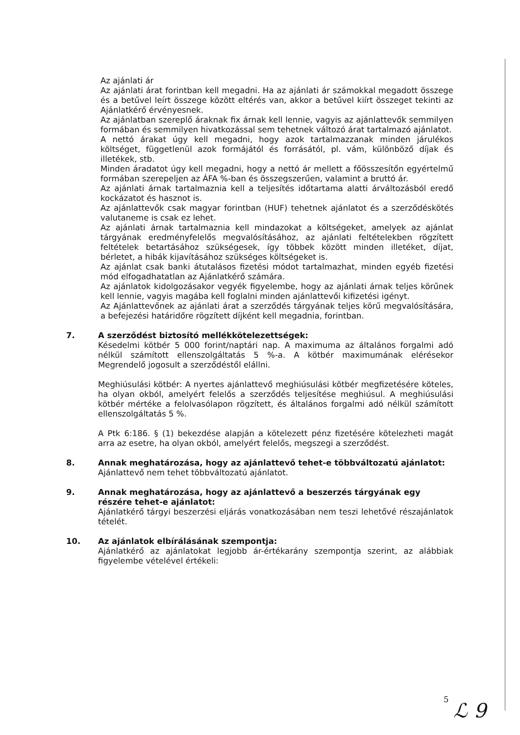Az ajánlati ár
Az ajánlati árat forintban kell megadni. Ha az ajánlati ár számokkal megadott összege és a betűvel leírt összege között eltérés van, akkor a betűvel kiírt összeget tekinti az Ajánlatkérő érvényesnek.
Az ajánlatban szereplő áraknak fix árnak kell lennie, vagyis az ajánlattevők semmilyen formában és semmilyen hivatkozással sem tehetnek változó árat tartalmazó ajánlatot.
A nettó árakat úgy kell megadni, hogy azok tartalmazzanak minden járulékos költséget, függetlenül azok formájától és forrásától, pl. vám, különböző díjak és illetékek, stb.
Minden áradatot úgy kell megadni, hogy a nettó ár mellett a főösszesítőn egyértelmű formában szerepeljen az ÁFA %-ban és összegszerűen, valamint a bruttó ár.
Az ajánlati árnak tartalmaznia kell a teljesítés időtartama alatti árváltozásból eredő kockázatot és hasznot is.
Az ajánlattevők csak magyar forintban (HUF) tehetnek ajánlatot és a szerződéskötés valutaneme is csak ez lehet.
Az ajánlati árnak tartalmaznia kell mindazokat a költségeket, amelyek az ajánlat tárgyának eredményfelelős megvalósításához, az ajánlati feltételekben rögzített feltételek betartásához szükségesek, így többek között minden illetéket, díjat, bérletet, a hibák kijavításához szükséges költségeket is.
Az ajánlat csak banki átutalásos fizetési módot tartalmazhat, minden egyéb fizetési mód elfogadhatatlan az Ajánlatkérő számára.
Az ajánlatok kidolgozásakor vegyék figyelembe, hogy az ajánlati árnak teljes körűnek kell lennie, vagyis magába kell foglalni minden ajánlattevői kifizetési igényt.
Az Ajánlattevőnek az ajánlati árat a szerződés tárgyának teljes körű megvalósítására, a befejezési határidőre rögzített díjként kell megadnia, forintban.
7. A szerződést biztosító mellékkötelezettségek:
Késedelmi kötbér 5 000 forint/naptári nap. A maximuma az általános forgalmi adó nélkül számított ellenszolgáltatás 5 %-a. A kötbér maximumának elérésekor Megrendelő jogosult a szerződéstől elállni.
Meghiúsulási kötbér: A nyertes ajánlattevő meghiúsulási kötbér megfizetésére köteles, ha olyan okból, amelyért felelős a szerződés teljesítése meghiúsul. A meghiúsulási kötbér mértéke a felolvasólapon rögzített, és általános forgalmi adó nélkül számított ellenszolgáltatás 5 %.
A Ptk 6:186. § (1) bekezdése alapján a kötelezett pénz fizetésére kötelezheti magát arra az esetre, ha olyan okból, amelyért felelős, megszegi a szerződést.
8. Annak meghatározása, hogy az ajánlattevő tehet-e többváltozatú ajánlatot:
Ajánlattevő nem tehet többváltozatú ajánlatot.
9. Annak meghatározása, hogy az ajánlattevő a beszerzés tárgyának egy részére tehet-e ajánlatot:
Ajánlatkérő tárgyi beszerzési eljárás vonatkozásában nem teszi lehetővé részajánlatok tételét.
10. Az ajánlatok elbírálásának szempontja:
Ajánlatkérő az ajánlatokat legjobb ár-értékarány szempontja szerint, az alábbiak figyelembe vételével értékeli:
5
ℒ 9